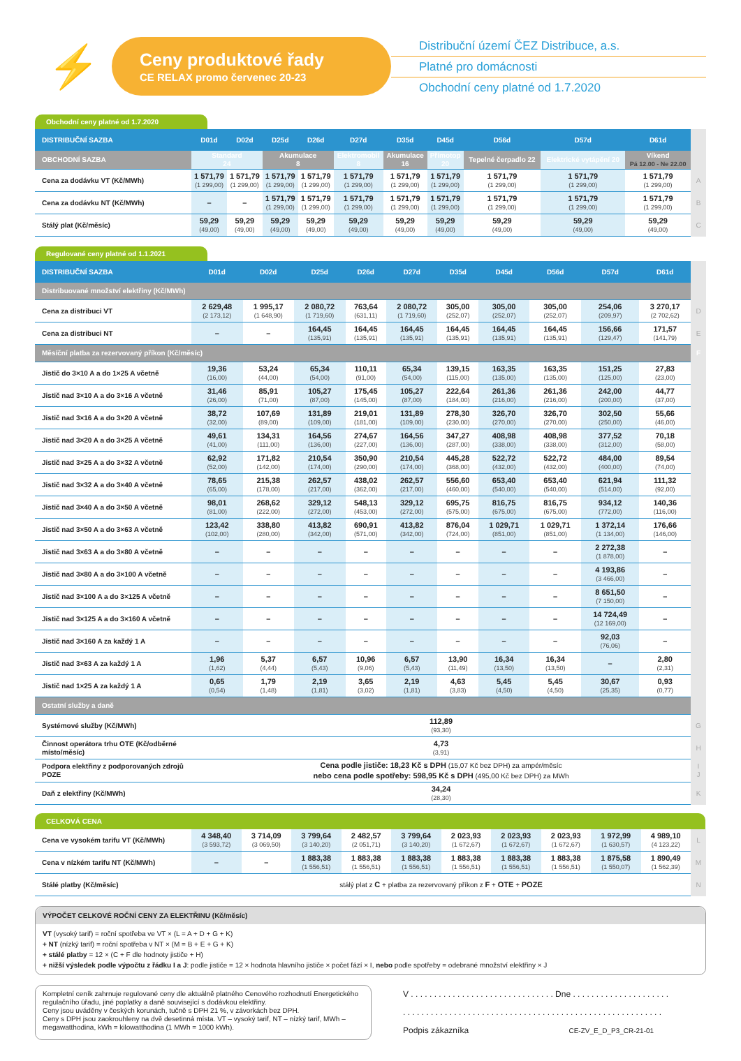⚡
Ceny produktové řady
CE RELAX promo červenec 20-23
Distribuční území ČEZ Distribuce, a.s.
Platné pro domácnosti
Obchodní ceny platné od 1.7.2020
Obchodní ceny platné od 1.7.2020
| DISTRIBUČNÍ SAZBA | D01d | D02d | D25d | D26d | D27d | D35d | D45d | D56d | D57d | D61d | |
| OBCHODNÍ SAZBA | Standard 24 | | Akumulace 8 | | Elektromobil 8 | Akumulace 16 | Přímotop 20 | Tepelné čerpadlo 22 | Elektrické vytápění 20 | Víkend Pá 12.00 - Ne 22.00 | |
| Cena za dodávku VT (Kč/MWh) | 1 571,79 (1 299,00) | 1 571,79 (1 299,00) | 1 571,79 (1 299,00) | 1 571,79 (1 299,00) | 1 571,79 (1 299,00) | 1 571,79 (1 299,00) | 1 571,79 (1 299,00) | 1 571,79 (1 299,00) | 1 571,79 (1 299,00) | 1 571,79 (1 299,00) | A |
| Cena za dodávku NT (Kč/MWh) | – | – | 1 571,79 (1 299,00) | 1 571,79 (1 299,00) | 1 571,79 (1 299,00) | 1 571,79 (1 299,00) | 1 571,79 (1 299,00) | 1 571,79 (1 299,00) | 1 571,79 (1 299,00) | 1 571,79 (1 299,00) | B |
| Stálý plat (Kč/měsíc) | 59,29 (49,00) | 59,29 (49,00) | 59,29 (49,00) | 59,29 (49,00) | 59,29 (49,00) | 59,29 (49,00) | 59,29 (49,00) | 59,29 (49,00) | 59,29 (49,00) | 59,29 (49,00) | C |
Regulované ceny platné od 1.1.2021
| DISTRIBUČNÍ SAZBA | D01d | D02d | D25d | D26d | D27d | D35d | D45d | D56d | D57d | D61d | |
| Distribuované množství elektřiny (Kč/MWh) | | | | | | | | | | | |
| Cena za distribuci VT | 2 629,48 (2 173,12) | 1 995,17 (1 648,90) | 2 080,72 (1 719,60) | 763,64 (631,11) | 2 080,72 (1 719,60) | 305,00 (252,07) | 305,00 (252,07) | 305,00 (252,07) | 254,06 (209,97) | 3 270,17 (2 702,62) | D |
| Cena za distribuci NT | – | – | 164,45 (135,91) | 164,45 (135,91) | 164,45 (135,91) | 164,45 (135,91) | 164,45 (135,91) | 164,45 (135,91) | 156,66 (129,47) | 171,57 (141,79) | E |
| Měsíční platba za rezervovaný příkon (Kč/měsíc) | | | | | | | | | | | F |
| Jistič do 3×10 A a do 1×25 A včetně | 19,36 (16,00) | 53,24 (44,00) | 65,34 (54,00) | 110,11 (91,00) | 65,34 (54,00) | 139,15 (115,00) | 163,35 (135,00) | 163,35 (135,00) | 151,25 (125,00) | 27,83 (23,00) | |
| Jistič nad 3×10 A a do 3×16 A včetně | 31,46 (26,00) | 85,91 (71,00) | 105,27 (87,00) | 175,45 (145,00) | 105,27 (87,00) | 222,64 (184,00) | 261,36 (216,00) | 261,36 (216,00) | 242,00 (200,00) | 44,77 (37,00) | |
| Jistič nad 3×16 A a do 3×20 A včetně | 38,72 (32,00) | 107,69 (89,00) | 131,89 (109,00) | 219,01 (181,00) | 131,89 (109,00) | 278,30 (230,00) | 326,70 (270,00) | 326,70 (270,00) | 302,50 (250,00) | 55,66 (46,00) | |
| Jistič nad 3×20 A a do 3×25 A včetně | 49,61 (41,00) | 134,31 (111,00) | 164,56 (136,00) | 274,67 (227,00) | 164,56 (136,00) | 347,27 (287,00) | 408,98 (338,00) | 408,98 (338,00) | 377,52 (312,00) | 70,18 (58,00) | |
| Jistič nad 3×25 A a do 3×32 A včetně | 62,92 (52,00) | 171,82 (142,00) | 210,54 (174,00) | 350,90 (290,00) | 210,54 (174,00) | 445,28 (368,00) | 522,72 (432,00) | 522,72 (432,00) | 484,00 (400,00) | 89,54 (74,00) | |
| Jistič nad 3×32 A a do 3×40 A včetně | 78,65 (65,00) | 215,38 (178,00) | 262,57 (217,00) | 438,02 (362,00) | 262,57 (217,00) | 556,60 (460,00) | 653,40 (540,00) | 653,40 (540,00) | 621,94 (514,00) | 111,32 (92,00) | |
| Jistič nad 3×40 A a do 3×50 A včetně | 98,01 (81,00) | 268,62 (222,00) | 329,12 (272,00) | 548,13 (453,00) | 329,12 (272,00) | 695,75 (575,00) | 816,75 (675,00) | 816,75 (675,00) | 934,12 (772,00) | 140,36 (116,00) | |
| Jistič nad 3×50 A a do 3×63 A včetně | 123,42 (102,00) | 338,80 (280,00) | 413,82 (342,00) | 690,91 (571,00) | 413,82 (342,00) | 876,04 (724,00) | 1 029,71 (851,00) | 1 029,71 (851,00) | 1 372,14 (1 134,00) | 176,66 (146,00) | |
| Jistič nad 3×63 A a do 3×80 A včetně | – | – | – | – | – | – | – | – | 2 272,38 (1 878,00) | – | |
| Jistič nad 3×80 A a do 3×100 A včetně | – | – | – | – | – | – | – | – | 4 193,86 (3 466,00) | – | |
| Jistič nad 3×100 A a do 3×125 A včetně | – | – | – | – | – | – | – | – | 8 651,50 (7 150,00) | – | |
| Jistič nad 3×125 A a do 3×160 A včetně | – | – | – | – | – | – | – | – | 14 724,49 (12 169,00) | – | |
| Jistič nad 3×160 A za každý 1 A | – | – | – | – | – | – | – | – | 92,03 (76,06) | – | |
| Jistič nad 3×63 A za každý 1 A | 1,96 (1,62) | 5,37 (4,44) | 6,57 (5,43) | 10,96 (9,06) | 6,57 (5,43) | 13,90 (11,49) | 16,34 (13,50) | 16,34 (13,50) | – | 2,80 (2,31) | |
| Jistič nad 1×25 A za každý 1 A | 0,65 (0,54) | 1,79 (1,48) | 2,19 (1,81) | 3,65 (3,02) | 2,19 (1,81) | 4,63 (3,83) | 5,45 (4,50) | 5,45 (4,50) | 30,67 (25,35) | 0,93 (0,77) | |
| Ostatní služby a daně | | | | | | | | | | | |
| Systémové služby (Kč/MWh) | 112,89 (93,30) | | | | | | | | | | G |
| Činnost operátora trhu OTE (Kč/odběrné místo/měsíc) | 4,73 (3,91) | | | | | | | | | | H |
| Podpora elektřiny z podporovaných zdrojů POZE | Cena podle jističe: 18,23 Kč s DPH (15,07 Kč bez DPH) za ampér/měsíc nebo cena podle spotřeby: 598,95 Kč s DPH (495,00 Kč bez DPH) za MWh | | | | | | | | | | I J |
| Daň z elektřiny (Kč/MWh) | 34,24 (28,30) | | | | | | | | | | K |
CELKOVÁ CENA
| Cena ve vysokém tarifu VT (Kč/MWh) | 4 348,40 (3 593,72) | 3 714,09 (3 069,50) | 3 799,64 (3 140,20) | 2 482,57 (2 051,71) | 3 799,64 (3 140,20) | 2 023,93 (1 672,67) | 2 023,93 (1 672,67) | 2 023,93 (1 672,67) | 1 972,99 (1 630,57) | 4 989,10 (4 123,22) | L |
| Cena v nízkém tarifu NT (Kč/MWh) | – | – | 1 883,38 (1 556,51) | 1 883,38 (1 556,51) | 1 883,38 (1 556,51) | 1 883,38 (1 556,51) | 1 883,38 (1 556,51) | 1 883,38 (1 556,51) | 1 875,58 (1 550,07) | 1 890,49 (1 562,39) | M |
| Stálé platby (Kč/měsíc) | stálý plat z C + platba za rezervovaný příkon z F + OTE + POZE | | | | | | | | | | N |
VÝPOČET CELKOVÉ ROČNÍ CENY ZA ELEKTŘINU (Kč/měsíc)
VT (vysoký tarif) = roční spotřeba ve VT × (L = A + D + G + K)
+ NT (nízký tarif) = roční spotřeba v NT × (M = B + E + G + K)
+ stálé platby = 12 × (C + F dle hodnoty jističe + H)
+ nižší výsledek podle výpočtu z řádku I a J: podle jističe = 12 × hodnota hlavního jističe × počet fází × I, nebo podle spotřeby = odebrané množství elektřiny × J
Kompletní ceník zahrnuje regulované ceny dle aktuálně platného Cenového rozhodnutí Energetického regulačního úřadu, jiné poplatky a daně související s dodávkou elektřiny.
Ceny jsou uváděny v českých korunách, tučně s DPH 21 %, v závorkách bez DPH.
Ceny s DPH jsou zaokrouhleny na dvě desetinná místa. VT – vysoký tarif, NT – nízký tarif, MWh – megawatthodina, kWh = kilowatthodina (1 MWh = 1000 kWh).
V . . . . . . . . . . . . . . . . . . . . . . . . . . . . . . . Dne . . . . . . . . . . . . . . . . . . . . .
. . . . . . . . . . . . . . . . . . . . . . . . . . . . . . . . . . . . . . . . . . . . . . . . . . . . . . . .
Podpis zákazníka CE-ZV_E_D_P3_CR-21-01